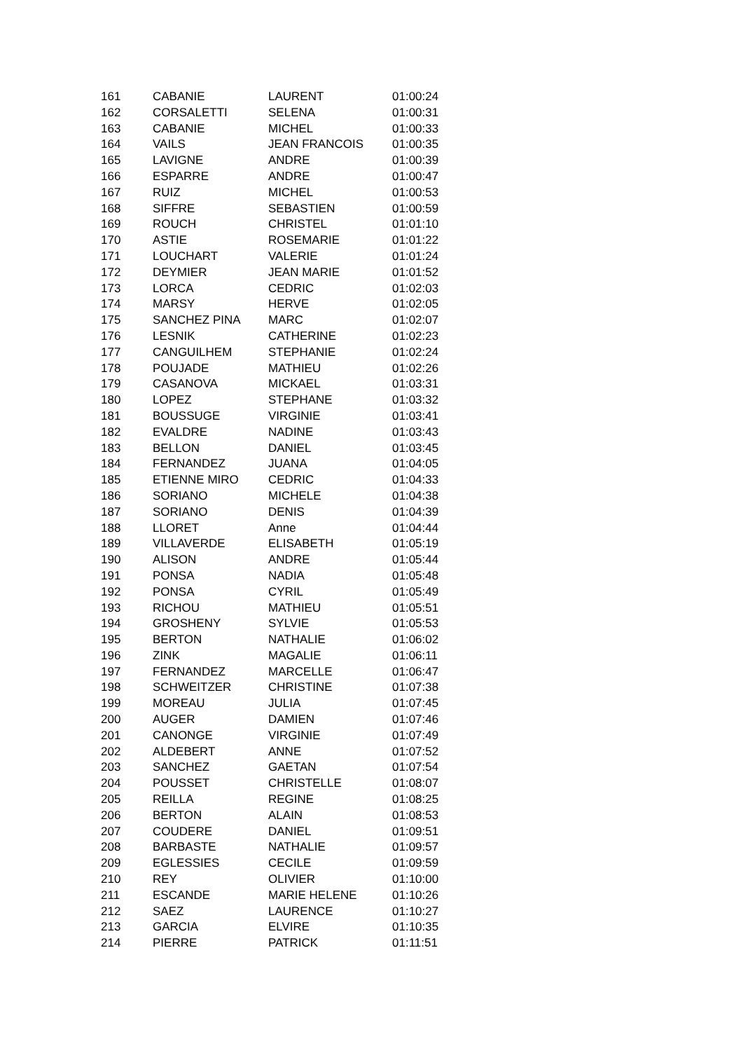| 161 | CABANIE | LAURENT | 01:00:24 |
| 162 | CORSALETTI | SELENA | 01:00:31 |
| 163 | CABANIE | MICHEL | 01:00:33 |
| 164 | VAILS | JEAN FRANCOIS | 01:00:35 |
| 165 | LAVIGNE | ANDRE | 01:00:39 |
| 166 | ESPARRE | ANDRE | 01:00:47 |
| 167 | RUIZ | MICHEL | 01:00:53 |
| 168 | SIFFRE | SEBASTIEN | 01:00:59 |
| 169 | ROUCH | CHRISTEL | 01:01:10 |
| 170 | ASTIE | ROSEMARIE | 01:01:22 |
| 171 | LOUCHART | VALERIE | 01:01:24 |
| 172 | DEYMIER | JEAN MARIE | 01:01:52 |
| 173 | LORCA | CEDRIC | 01:02:03 |
| 174 | MARSY | HERVE | 01:02:05 |
| 175 | SANCHEZ PINA | MARC | 01:02:07 |
| 176 | LESNIK | CATHERINE | 01:02:23 |
| 177 | CANGUILHEM | STEPHANIE | 01:02:24 |
| 178 | POUJADE | MATHIEU | 01:02:26 |
| 179 | CASANOVA | MICKAEL | 01:03:31 |
| 180 | LOPEZ | STEPHANE | 01:03:32 |
| 181 | BOUSSUGE | VIRGINIE | 01:03:41 |
| 182 | EVALDRE | NADINE | 01:03:43 |
| 183 | BELLON | DANIEL | 01:03:45 |
| 184 | FERNANDEZ | JUANA | 01:04:05 |
| 185 | ETIENNE MIRO | CEDRIC | 01:04:33 |
| 186 | SORIANO | MICHELE | 01:04:38 |
| 187 | SORIANO | DENIS | 01:04:39 |
| 188 | LLORET | Anne | 01:04:44 |
| 189 | VILLAVERDE | ELISABETH | 01:05:19 |
| 190 | ALISON | ANDRE | 01:05:44 |
| 191 | PONSA | NADIA | 01:05:48 |
| 192 | PONSA | CYRIL | 01:05:49 |
| 193 | RICHOU | MATHIEU | 01:05:51 |
| 194 | GROSHENY | SYLVIE | 01:05:53 |
| 195 | BERTON | NATHALIE | 01:06:02 |
| 196 | ZINK | MAGALIE | 01:06:11 |
| 197 | FERNANDEZ | MARCELLE | 01:06:47 |
| 198 | SCHWEITZER | CHRISTINE | 01:07:38 |
| 199 | MOREAU | JULIA | 01:07:45 |
| 200 | AUGER | DAMIEN | 01:07:46 |
| 201 | CANONGE | VIRGINIE | 01:07:49 |
| 202 | ALDEBERT | ANNE | 01:07:52 |
| 203 | SANCHEZ | GAETAN | 01:07:54 |
| 204 | POUSSET | CHRISTELLE | 01:08:07 |
| 205 | REILLA | REGINE | 01:08:25 |
| 206 | BERTON | ALAIN | 01:08:53 |
| 207 | COUDERE | DANIEL | 01:09:51 |
| 208 | BARBASTE | NATHALIE | 01:09:57 |
| 209 | EGLESSIES | CECILE | 01:09:59 |
| 210 | REY | OLIVIER | 01:10:00 |
| 211 | ESCANDE | MARIE HELENE | 01:10:26 |
| 212 | SAEZ | LAURENCE | 01:10:27 |
| 213 | GARCIA | ELVIRE | 01:10:35 |
| 214 | PIERRE | PATRICK | 01:11:51 |